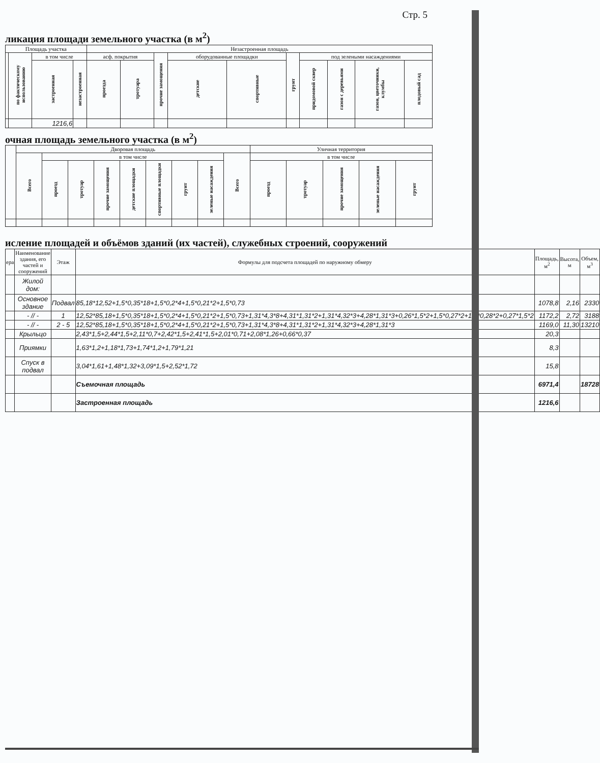Стр. 5
ликация площади земельного участка (в м<sup>2</sup>)
| Площадь участка | | | | Незастроенная площадь | | | | | | | | | |
| --- | --- | --- | --- | --- | --- | --- | --- | --- | --- | --- | --- | --- | --- |
| | по фактическому использованию | в том числе | | асф. покрытия | | прочие замощения | оборудованные площадки | | грунт | под зелеными насаждениями | | | |
| | | застроенная | незастроенная | проезда | тротуара | | детские | спортивные | | придомовой сквер | газон с деревьями | газон, цветочники, клумбы | плодовый сад |
| | | 1216,6 | | | | | | | | | | | |
очная площадь земельного участка (в м<sup>2</sup>)
| | Дворовая площадь | | | | | | | | | Уличная территория | | | | |
| --- | --- | --- | --- | --- | --- | --- | --- | --- | --- | --- | --- | --- | --- | --- |
| | Всего | в том числе | | | | | | | Всего | в том числе | | | | |
| | | проезд | тротуар | прочие замощения | детские площадки | спортивные площадки | грунт | зеленые насаждения | | проезд | тротуар | прочие замощения | зеленые насаждения | грунт |
исление площадей и объёмов зданий (их частей), служебных строений, сооружений
| ера | Наименование здания, его частей и сооружений | Этаж | Формулы для подсчета площадей по наружному обмеру | Площадь, м<sup>2</sup> | Высота, м | Объем, м<sup>3</sup> |
| --- | --- | --- | --- | --- | --- | --- |
| | Жилой дом: | | | | | |
| | Основное здание | Подвал | 85,18*12,52+1,5*0,35*18+1,5*0,2*4+1,5*0,21*2+1,5*0,73 | 1078,8 | 2,16 | 2330 |
| | - // - | 1 | 12,52*85,18+1,5*0,35*18+1,5*0,2*4+1,5*0,21*2+1,5*0,73+1,31*4,3*8+4,31*1,31*2+1,31*4,32*3+4,28*1,31*3+0,26*1,5*2+1,5*0,27*2+1,5*0,28*2+0,27*1,5*2 | 1172,2 | 2,72 | 3188 |
| | - // - | 2 - 5 | 12,52*85,18+1,5*0,35*18+1,5*0,2*4+1,5*0,21*2+1,5*0,73+1,31*4,3*8+4,31*1,31*2+1,31*4,32*3+4,28*1,31*3 | 1169,0 | 11,30 | 13210 |
| | Крыльцо | | 2,43*1,5+2,44*1,5+2,11*0,7+2,42*1,5+2,41*1,5+2,01*0,71+2,08*1,26+0,66*0,37 | 20,3 | | |
| | Приямки | | 1,63*1,2+1,18*1,73+1,74*1,2+1,79*1,21 | 8,3 | | |
| | Спуск в подвал | | 3,04*1,61+1,48*1,32+3,09*1,5+2,52*1,72 | 15,8 | | |
| | | | Съемочная площадь | 6971,4 | | 18728 |
| | | | Застроенная площадь | 1216,6 | | |